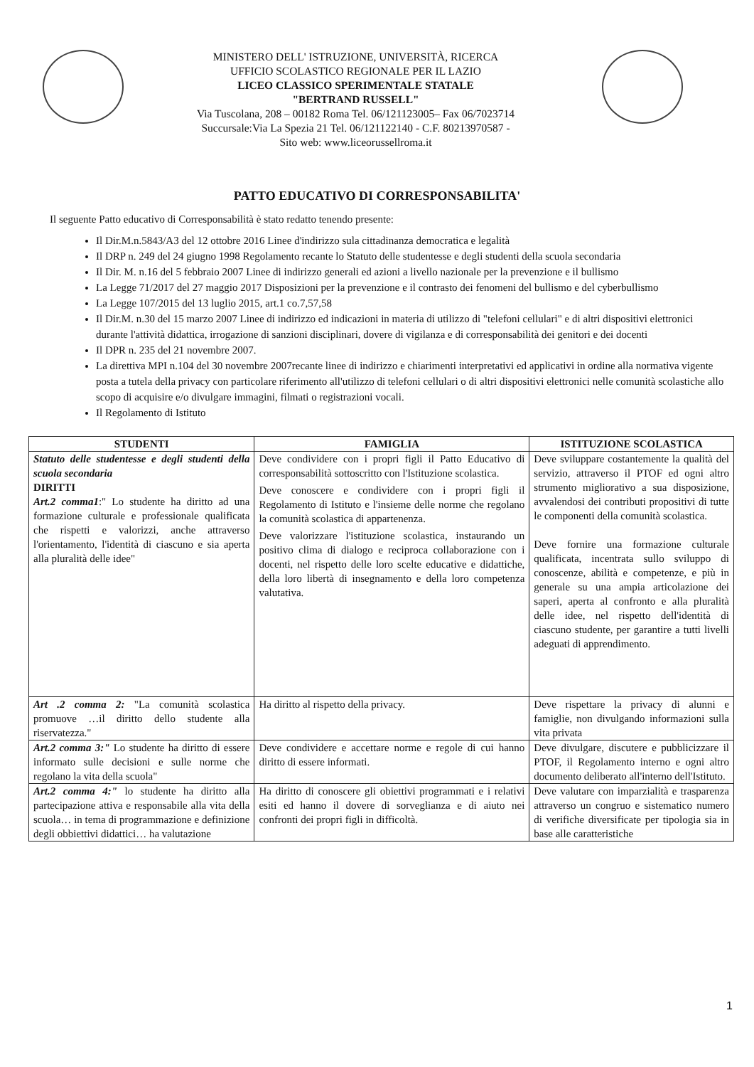MINISTERO DELL' ISTRUZIONE, UNIVERSITÀ, RICERCA
UFFICIO SCOLASTICO REGIONALE PER IL LAZIO
LICEO CLASSICO SPERIMENTALE STATALE
"BERTRAND RUSSELL"
Via Tuscolana, 208 – 00182 Roma Tel. 06/121123005– Fax 06/7023714
Succursale:Via La Spezia 21 Tel. 06/121122140 - C.F. 80213970587 -
Sito web: www.liceorussellroma.it
PATTO EDUCATIVO DI CORRESPONSABILITA'
Il seguente Patto educativo di Corresponsabilità è stato redatto tenendo presente:
Il Dir.M.n.5843/A3 del 12 ottobre 2016 Linee d'indirizzo sula cittadinanza democratica e legalità
Il DRP n. 249 del 24 giugno 1998 Regolamento recante lo Statuto delle studentesse e degli studenti della scuola secondaria
Il Dir. M. n.16 del 5 febbraio 2007 Linee di indirizzo generali ed azioni a livello nazionale per la prevenzione e il bullismo
La Legge 71/2017 del 27 maggio 2017 Disposizioni per la prevenzione e il contrasto dei fenomeni del bullismo e del cyberbullismo
La Legge 107/2015 del 13 luglio 2015, art.1 co.7,57,58
Il Dir.M. n.30 del 15 marzo 2007 Linee di indirizzo ed indicazioni in materia di utilizzo di "telefoni cellulari" e di altri dispositivi elettronici durante l'attività didattica, irrogazione di sanzioni disciplinari, dovere di vigilanza e di corresponsabilità dei genitori e dei docenti
Il DPR n. 235 del 21 novembre 2007.
La direttiva MPI n.104 del 30 novembre 2007recante linee di indirizzo e chiarimenti interpretativi ed applicativi in ordine alla normativa vigente posta a tutela della privacy con particolare riferimento all'utilizzo di telefoni cellulari o di altri dispositivi elettronici nelle comunità scolastiche allo scopo di acquisire e/o divulgare immagini, filmati o registrazioni vocali.
Il Regolamento di Istituto
| STUDENTI | FAMIGLIA | ISTITUZIONE SCOLASTICA |
| --- | --- | --- |
| Statuto delle studentesse e degli studenti della scuola secondaria DIRITTI Art.2 comma1 :" Lo studente ha diritto ad una formazione culturale e professionale qualificata che rispetti e valorizzi, anche attraverso l'orientamento, l'identità di ciascuno e sia aperta alla pluralità delle idee" | Deve condividere con i propri figli il Patto Educativo di corresponsabilità sottoscritto con l'Istituzione scolastica. Deve conoscere e condividere con i propri figli il Regolamento di Istituto e l'insieme delle norme che regolano la comunità scolastica di appartenenza. Deve valorizzare l'istituzione scolastica, instaurando un positivo clima di dialogo e reciproca collaborazione con i docenti, nel rispetto delle loro scelte educative e didattiche, della loro libertà di insegnamento e della loro competenza valutativa. | Deve sviluppare costantemente la qualità del servizio, attraverso il PTOF ed ogni altro strumento migliorativo a sua disposizione, avvalendosi dei contributi propositivi di tutte le componenti della comunità scolastica. Deve fornire una formazione culturale qualificata, incentrata sullo sviluppo di conoscenze, abilità e competenze, e più in generale su una ampia articolazione dei saperi, aperta al confronto e alla pluralità delle idee, nel rispetto dell'identità di ciascuno studente, per garantire a tutti livelli adeguati di apprendimento. |
| Art .2 comma 2: "La comunità scolastica promuove …il diritto dello studente alla riservatezza." | Ha diritto al rispetto della privacy. | Deve rispettare la privacy di alunni e famiglie, non divulgando informazioni sulla vita privata |
| Art.2 comma 3:" Lo studente ha diritto di essere informato sulle decisioni e sulle norme che regolano la vita della scuola" | Deve condividere e accettare norme e regole di cui hanno diritto di essere informati. | Deve divulgare, discutere e pubblicizzare il PTOF, il Regolamento interno e ogni altro documento deliberato all'interno dell'Istituto. |
| Art.2 comma 4:" lo studente ha diritto alla partecipazione attiva e responsabile alla vita della scuola… in tema di programmazione e definizione degli obbiettivi didattici… ha valutazione | Ha diritto di conoscere gli obiettivi programmati e i relativi esiti ed hanno il dovere di sorveglianza e di aiuto nei confronti dei propri figli in difficoltà. | Deve valutare con imparzialità e trasparenza attraverso un congruo e sistematico numero di verifiche diversificate per tipologia sia in base alle caratteristiche |
1